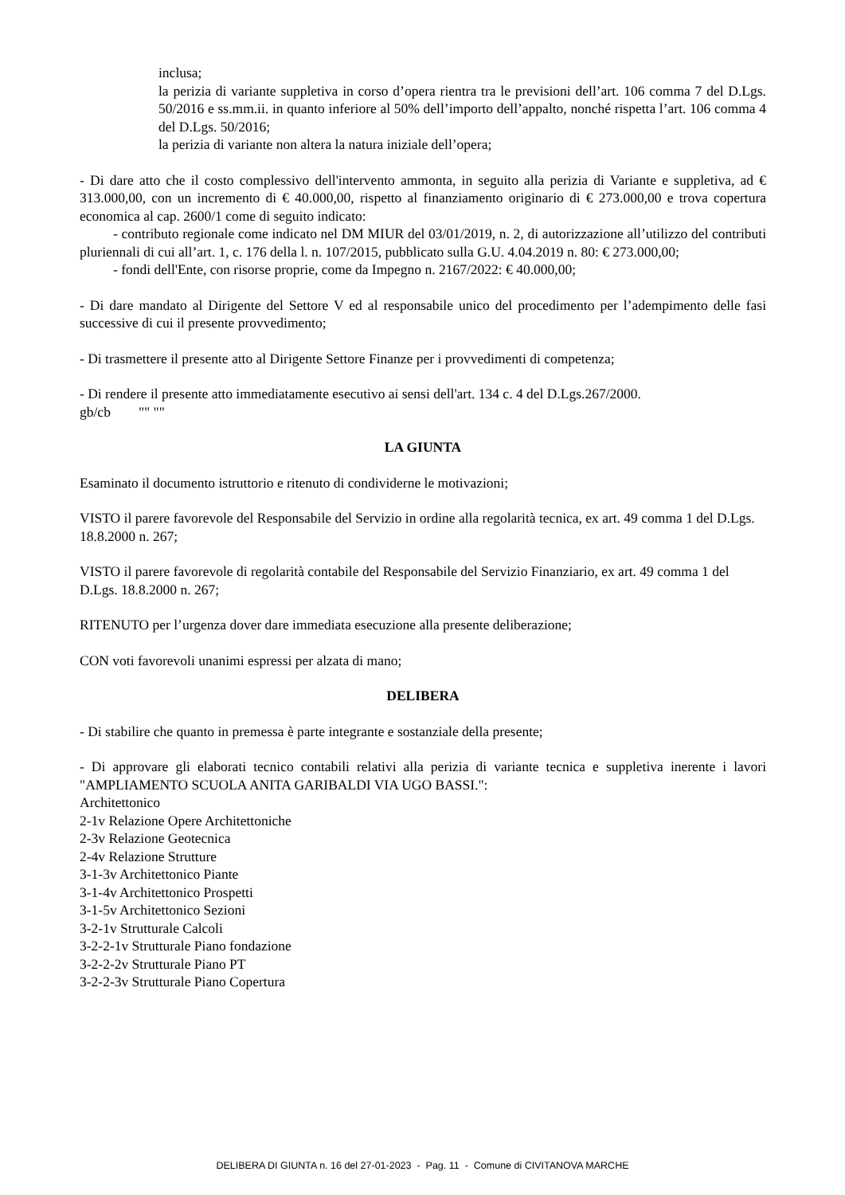inclusa;
la perizia di variante suppletiva in corso d’opera rientra tra le previsioni dell’art. 106 comma 7 del D.Lgs. 50/2016 e ss.mm.ii. in quanto inferiore al 50% dell’importo dell’appalto, nonché rispetta l’art. 106 comma 4 del D.Lgs. 50/2016;
la perizia di variante non altera la natura iniziale dell’opera;
- Di dare atto che il costo complessivo dell'intervento ammonta, in seguito alla perizia di Variante e suppletiva, ad € 313.000,00, con un incremento di € 40.000,00, rispetto al finanziamento originario di € 273.000,00 e trova copertura economica al cap. 2600/1 come di seguito indicato:
- contributo regionale come indicato nel DM MIUR del 03/01/2019, n. 2, di autorizzazione all’utilizzo del contributi pluriennali di cui all’art. 1, c. 176 della l. n. 107/2015, pubblicato sulla G.U. 4.04.2019 n. 80: € 273.000,00;
- fondi dell'Ente, con risorse proprie, come da Impegno n. 2167/2022: € 40.000,00;
- Di dare mandato al Dirigente del Settore V ed al responsabile unico del procedimento per l’adempimento delle fasi successive di cui il presente provvedimento;
- Di trasmettere il presente atto al Dirigente Settore Finanze per i provvedimenti di competenza;
- Di rendere il presente atto immediatamente esecutivo ai sensi dell'art. 134 c. 4 del D.Lgs.267/2000.
gb/cb "" ""
LA GIUNTA
Esaminato il documento istruttorio e ritenuto di condividerne le motivazioni;
VISTO il parere favorevole del Responsabile del Servizio in ordine alla regolarità tecnica, ex art. 49 comma 1 del D.Lgs. 18.8.2000 n. 267;
VISTO il parere favorevole di regolarità contabile del Responsabile del Servizio Finanziario, ex art. 49 comma 1 del D.Lgs. 18.8.2000 n. 267;
RITENUTO per l’urgenza dover dare immediata esecuzione alla presente deliberazione;
CON voti favorevoli unanimi espressi per alzata di mano;
DELIBERA
- Di stabilire che quanto in premessa è parte integrante e sostanziale della presente;
- Di approvare gli elaborati tecnico contabili relativi alla perizia di variante tecnica e suppletiva inerente i lavori "AMPLIAMENTO SCUOLA ANITA GARIBALDI VIA UGO BASSI.":
Architettonico
2-1v Relazione Opere Architettoniche
2-3v Relazione Geotecnica
2-4v Relazione Strutture
3-1-3v Architettonico Piante
3-1-4v Architettonico Prospetti
3-1-5v Architettonico Sezioni
3-2-1v Strutturale Calcoli
3-2-2-1v Strutturale Piano fondazione
3-2-2-2v Strutturale Piano PT
3-2-2-3v Strutturale Piano Copertura
DELIBERA DI GIUNTA n. 16 del 27-01-2023 - Pag. 11 - Comune di CIVITANOVA MARCHE